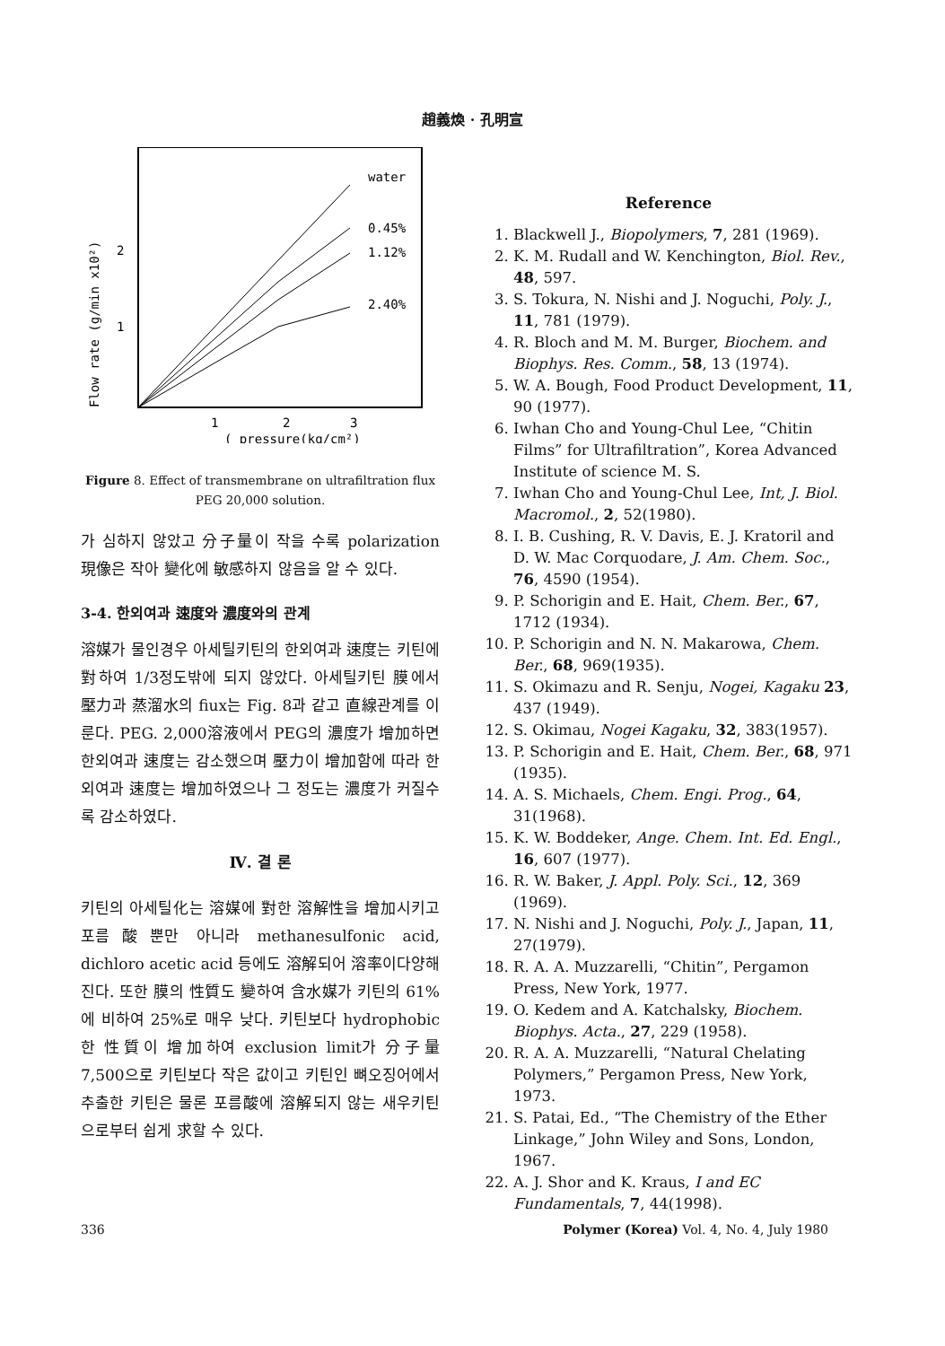趙義煥 · 孔明宣
Flow rate (g/min x10²)
2
1
1
2
3
( pressure(kg/cm²)
water
0.45%
1.12%
2.40%
Figure 8. Effect of transmembrane on ultrafiltration flux PEG 20,000 solution.
가 심하지 않았고 分子量이 작을 수록 polarization 現像은 작아 變化에 敏感하지 않음을 알 수 있다.
3-4. 한외여과 速度와 濃度와의 관계
溶媒가 물인경우 아세틸키틴의 한외여과 速度는 키틴에 對하여 1/3정도밖에 되지 않았다. 아세틸키틴 膜에서 壓力과 蒸溜水의 fiux는 Fig. 8과 같고 直線관계를 이룬다. PEG. 2,000溶液에서 PEG의 濃度가 增加하면 한외여과 速度는 감소했으며 壓力이 增加함에 따라 한외여과 速度는 增加하였으나 그 정도는 濃度가 커질수록 감소하였다.
Ⅳ. 결 론
키틴의 아세틸化는 溶媒에 對한 溶解性을 增加시키고 포름酸뿐만 아니라 methanesulfonic acid, dichloro acetic acid 등에도 溶解되어 溶率이다양해진다. 또한 膜의 性質도 變하여 含水媒가 키틴의 61%에 비하여 25%로 매우 낮다. 키틴보다 hydrophobic한 性質이 增加하여 exclusion limit가 分子量 7,500으로 키틴보다 작은 값이고 키틴인 뼈오징어에서 추출한 키틴은 물론 포름酸에 溶解되지 않는 새우키틴으로부터 쉽게 求할 수 있다.
Reference
1. Blackwell J., Biopolymers, 7, 281 (1969).
2. K. M. Rudall and W. Kenchington, Biol. Rev., 48, 597.
3. S. Tokura, N. Nishi and J. Noguchi, Poly. J., 11, 781 (1979).
4. R. Bloch and M. M. Burger, Biochem. and Biophys. Res. Comm., 58, 13 (1974).
5. W. A. Bough, Food Product Development, 11, 90 (1977).
6. Iwhan Cho and Young-Chul Lee, “Chitin Films” for Ultrafiltration”, Korea Advanced Institute of science M. S.
7. Iwhan Cho and Young-Chul Lee, Int, J. Biol. Macromol., 2, 52(1980).
8. I. B. Cushing, R. V. Davis, E. J. Kratoril and D. W. Mac Corquodare, J. Am. Chem. Soc., 76, 4590 (1954).
9. P. Schorigin and E. Hait, Chem. Ber., 67, 1712 (1934).
10. P. Schorigin and N. N. Makarowa, Chem. Ber., 68, 969(1935).
11. S. Okimazu and R. Senju, Nogei, Kagaku 23, 437 (1949).
12. S. Okimau, Nogei Kagaku, 32, 383(1957).
13. P. Schorigin and E. Hait, Chem. Ber., 68, 971 (1935).
14. A. S. Michaels, Chem. Engi. Prog., 64, 31(1968).
15. K. W. Boddeker, Ange. Chem. Int. Ed. Engl., 16, 607 (1977).
16. R. W. Baker, J. Appl. Poly. Sci., 12, 369 (1969).
17. N. Nishi and J. Noguchi, Poly. J., Japan, 11, 27(1979).
18. R. A. A. Muzzarelli, “Chitin”, Pergamon Press, New York, 1977.
19. O. Kedem and A. Katchalsky, Biochem. Biophys. Acta., 27, 229 (1958).
20. R. A. A. Muzzarelli, “Natural Chelating Polymers,” Pergamon Press, New York, 1973.
21. S. Patai, Ed., “The Chemistry of the Ether Linkage,” John Wiley and Sons, London, 1967.
22. A. J. Shor and K. Kraus, I and EC Fundamentals, 7, 44(1998).
336 Polymer (Korea) Vol. 4, No. 4, July 1980